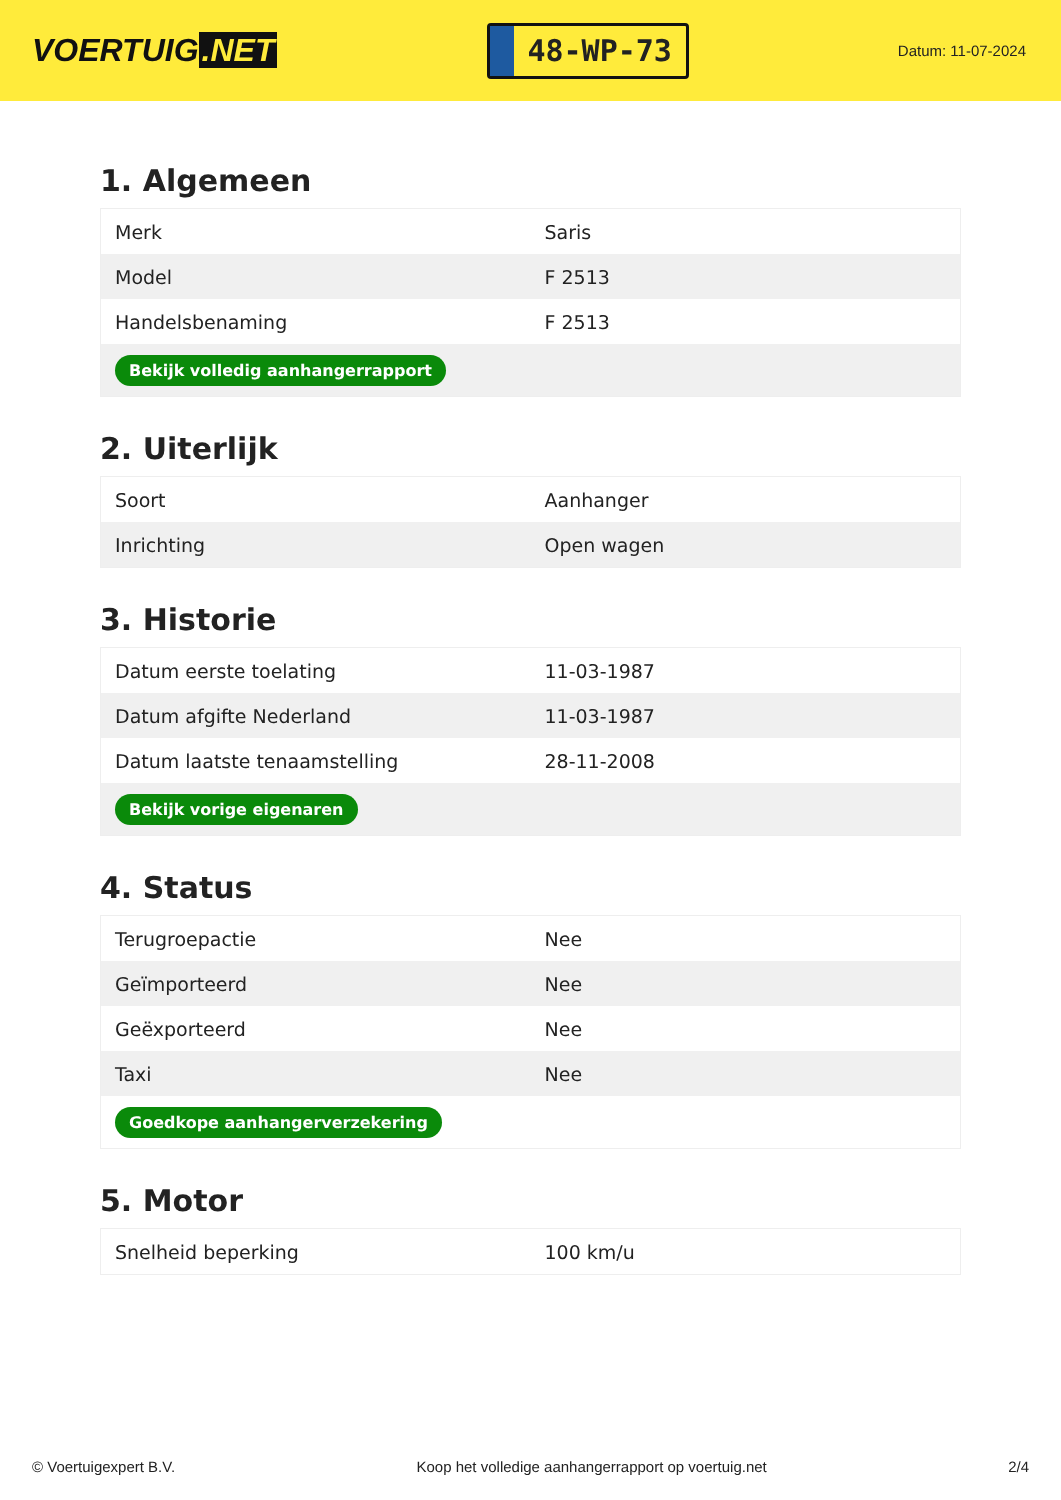VOERTUIG.NET
48-WP-73
Datum: 11-07-2024
1. Algemeen
| Merk | Saris |
| Model | F 2513 |
| Handelsbenaming | F 2513 |
| Bekijk volledig aanhangerrapport | |
2. Uiterlijk
| Soort | Aanhanger |
| Inrichting | Open wagen |
3. Historie
| Datum eerste toelating | 11-03-1987 |
| Datum afgifte Nederland | 11-03-1987 |
| Datum laatste tenaamstelling | 28-11-2008 |
| Bekijk vorige eigenaren | |
4. Status
| Terugroepactie | Nee |
| Geïmporteerd | Nee |
| Geëxporteerd | Nee |
| Taxi | Nee |
| Goedkope aanhangerverzekering | |
5. Motor
| Snelheid beperking | 100 km/u |
© Voertuigexpert B.V. Koop het volledige aanhangerrapport op voertuig.net 2/4